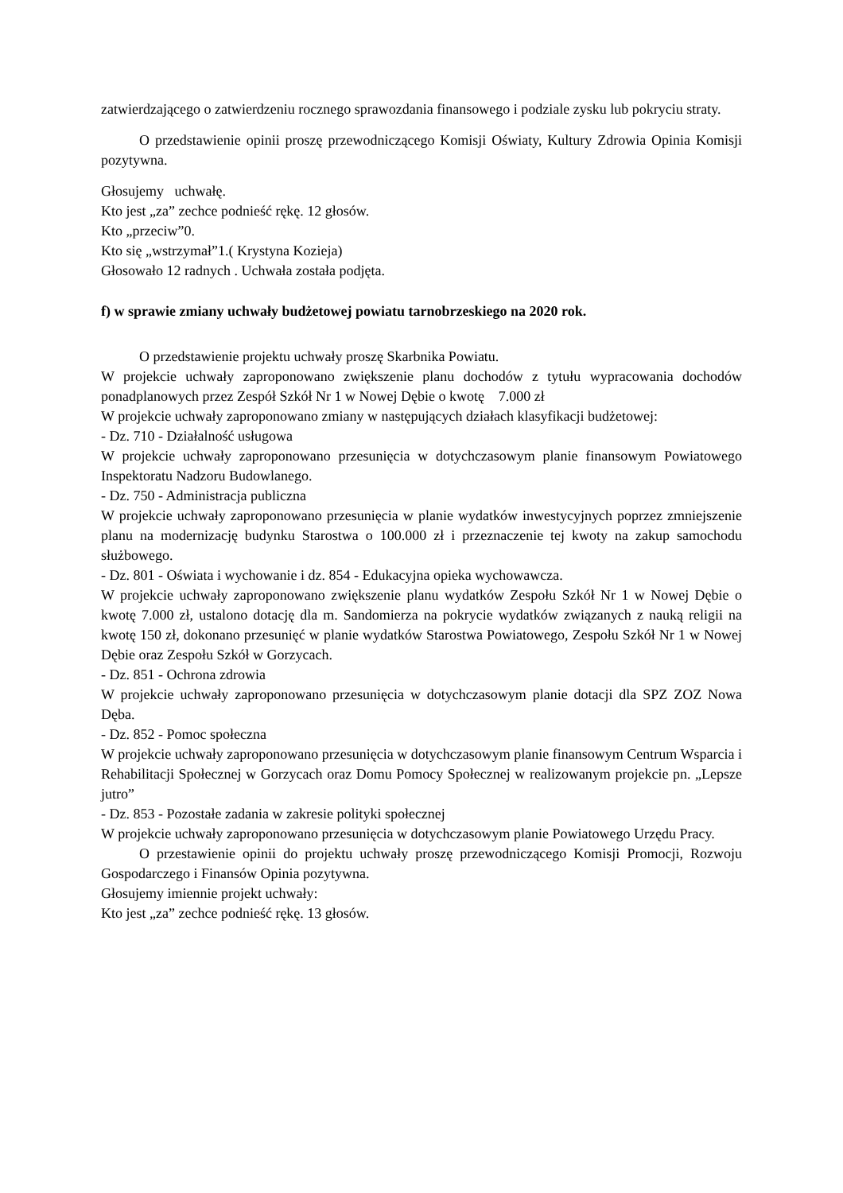zatwierdzającego o zatwierdzeniu rocznego sprawozdania finansowego i podziale zysku lub pokryciu straty.
O przedstawienie opinii proszę przewodniczącego Komisji Oświaty, Kultury Zdrowia Opinia Komisji pozytywna.
Głosujemy uchwałę.
Kto jest „za” zechce podnieść rękę. 12 głosów.
Kto „przeciw”0.
Kto się „wstrzymał”1.( Krystyna Kozieja)
Głosowało 12 radnych . Uchwała została podjęta.
f) w sprawie zmiany uchwały budżetowej powiatu tarnobrzeskiego na 2020 rok.
O przedstawienie projektu uchwały proszę Skarbnika Powiatu.
W projekcie uchwały zaproponowano zwiększenie planu dochodów z tytułu wypracowania dochodów ponadplanowych przez Zespół Szkół Nr 1 w Nowej Dębie o kwotę 7.000 zł
W projekcie uchwały zaproponowano zmiany w następujących działach klasyfikacji budżetowej:
- Dz. 710 - Działalność usługowa
W projekcie uchwały zaproponowano przesunięcia w dotychczasowym planie finansowym Powiatowego Inspektoratu Nadzoru Budowlanego.
- Dz. 750 - Administracja publiczna
W projekcie uchwały zaproponowano przesunięcia w planie wydatków inwestycyjnych poprzez zmniejszenie planu na modernizację budynku Starostwa o 100.000 zł i przeznaczenie tej kwoty na zakup samochodu służbowego.
- Dz. 801 - Oświata i wychowanie i dz. 854 - Edukacyjna opieka wychowawcza.
W projekcie uchwały zaproponowano zwiększenie planu wydatków Zespołu Szkół Nr 1 w Nowej Dębie o kwotę 7.000 zł, ustalono dotację dla m. Sandomierza na pokrycie wydatków związanych z nauką religii na kwotę 150 zł, dokonano przesunięć w planie wydatków Starostwa Powiatowego, Zespołu Szkół Nr 1 w Nowej Dębie oraz Zespołu Szkół w Gorzycach.
- Dz. 851 - Ochrona zdrowia
W projekcie uchwały zaproponowano przesunięcia w dotychczasowym planie dotacji dla SPZ ZOZ Nowa Dęba.
- Dz. 852 - Pomoc społeczna
W projekcie uchwały zaproponowano przesunięcia w dotychczasowym planie finansowym Centrum Wsparcia i Rehabilitacji Społecznej w Gorzycach oraz Domu Pomocy Społecznej w realizowanym projekcie pn. „Lepsze jutro”
- Dz. 853 - Pozostałe zadania w zakresie polityki społecznej
W projekcie uchwały zaproponowano przesunięcia w dotychczasowym planie Powiatowego Urzędu Pracy.
O przestawienie opinii do projektu uchwały proszę przewodniczącego Komisji Promocji, Rozwoju Gospodarczego i Finansów Opinia pozytywna.
Głosujemy imiennie projekt uchwały:
Kto jest „za” zechce podnieść rękę. 13 głosów.